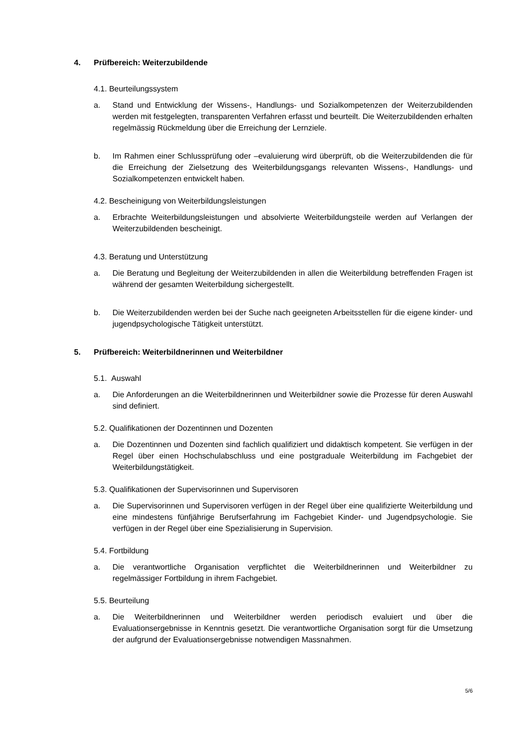4. Prüfbereich: Weiterzubildende
4.1. Beurteilungssystem
a. Stand und Entwicklung der Wissens-, Handlungs- und Sozialkompetenzen der Weiterzubildenden werden mit festgelegten, transparenten Verfahren erfasst und beurteilt. Die Weiterzubildenden erhalten regelmässig Rückmeldung über die Erreichung der Lernziele.
b. Im Rahmen einer Schlussprüfung oder –evaluierung wird überprüft, ob die Weiterzubildenden die für die Erreichung der Zielsetzung des Weiterbildungsgangs relevanten Wissens-, Handlungs- und Sozialkompetenzen entwickelt haben.
4.2. Bescheinigung von Weiterbildungsleistungen
a. Erbrachte Weiterbildungsleistungen und absolvierte Weiterbildungsteile werden auf Verlangen der Weiterzubildenden bescheinigt.
4.3. Beratung und Unterstützung
a. Die Beratung und Begleitung der Weiterzubildenden in allen die Weiterbildung betreffenden Fragen ist während der gesamten Weiterbildung sichergestellt.
b. Die Weiterzubildenden werden bei der Suche nach geeigneten Arbeitsstellen für die eigene kinder- und jugendpsychologische Tätigkeit unterstützt.
5. Prüfbereich: Weiterbildnerinnen und Weiterbildner
5.1. Auswahl
a. Die Anforderungen an die Weiterbildnerinnen und Weiterbildner sowie die Prozesse für deren Auswahl sind definiert.
5.2. Qualifikationen der Dozentinnen und Dozenten
a. Die Dozentinnen und Dozenten sind fachlich qualifiziert und didaktisch kompetent. Sie verfügen in der Regel über einen Hochschulabschluss und eine postgraduale Weiterbildung im Fachgebiet der Weiterbildungstätigkeit.
5.3. Qualifikationen der Supervisorinnen und Supervisoren
a. Die Supervisorinnen und Supervisoren verfügen in der Regel über eine qualifizierte Weiterbildung und eine mindestens fünfjährige Berufserfahrung im Fachgebiet Kinder- und Jugendpsychologie. Sie verfügen in der Regel über eine Spezialisierung in Supervision.
5.4. Fortbildung
a. Die verantwortliche Organisation verpflichtet die Weiterbildnerinnen und Weiterbildner zu regelmässiger Fortbildung in ihrem Fachgebiet.
5.5. Beurteilung
a. Die Weiterbildnerinnen und Weiterbildner werden periodisch evaluiert und über die Evaluationsergebnisse in Kenntnis gesetzt. Die verantwortliche Organisation sorgt für die Umsetzung der aufgrund der Evaluationsergebnisse notwendigen Massnahmen.
5/6